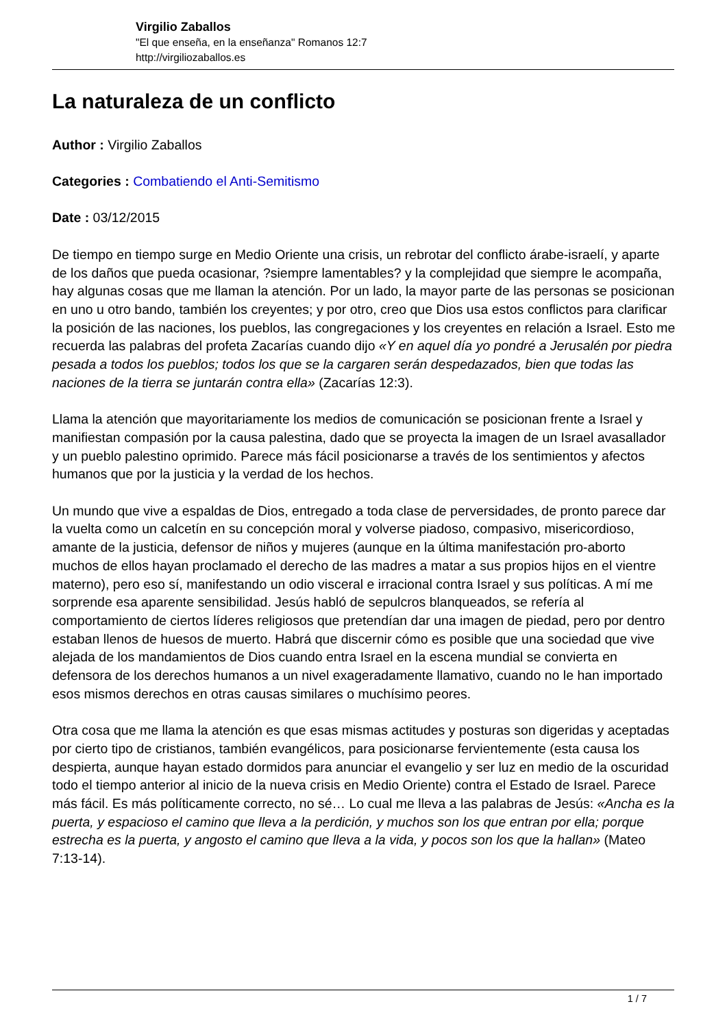Virgilio Zaballos
"El que enseña, en la enseñanza" Romanos 12:7
http://virgiliozaballos.es
La naturaleza de un conflicto
Author : Virgilio Zaballos
Categories : Combatiendo el Anti-Semitismo
Date : 03/12/2015
De tiempo en tiempo surge en Medio Oriente una crisis, un rebrotar del conflicto árabe-israelí, y aparte de los daños que pueda ocasionar, ?siempre lamentables? y la complejidad que siempre le acompaña, hay algunas cosas que me llaman la atención. Por un lado, la mayor parte de las personas se posicionan en uno u otro bando, también los creyentes; y por otro, creo que Dios usa estos conflictos para clarificar la posición de las naciones, los pueblos, las congregaciones y los creyentes en relación a Israel. Esto me recuerda las palabras del profeta Zacarías cuando dijo «Y en aquel día yo pondré a Jerusalén por piedra pesada a todos los pueblos; todos los que se la cargaren serán despedazados, bien que todas las naciones de la tierra se juntarán contra ella» (Zacarías 12:3).
Llama la atención que mayoritariamente los medios de comunicación se posicionan frente a Israel y manifiestan compasión por la causa palestina, dado que se proyecta la imagen de un Israel avasallador y un pueblo palestino oprimido. Parece más fácil posicionarse a través de los sentimientos y afectos humanos que por la justicia y la verdad de los hechos.
Un mundo que vive a espaldas de Dios, entregado a toda clase de perversidades, de pronto parece dar la vuelta como un calcetín en su concepción moral y volverse piadoso, compasivo, misericordioso, amante de la justicia, defensor de niños y mujeres (aunque en la última manifestación pro-aborto muchos de ellos hayan proclamado el derecho de las madres a matar a sus propios hijos en el vientre materno), pero eso sí, manifestando un odio visceral e irracional contra Israel y sus políticas. A mí me sorprende esa aparente sensibilidad. Jesús habló de sepulcros blanqueados, se refería al comportamiento de ciertos líderes religiosos que pretendían dar una imagen de piedad, pero por dentro estaban llenos de huesos de muerto. Habrá que discernir cómo es posible que una sociedad que vive alejada de los mandamientos de Dios cuando entra Israel en la escena mundial se convierta en defensora de los derechos humanos a un nivel exageradamente llamativo, cuando no le han importado esos mismos derechos en otras causas similares o muchísimo peores.
Otra cosa que me llama la atención es que esas mismas actitudes y posturas son digeridas y aceptadas por cierto tipo de cristianos, también evangélicos, para posicionarse fervientemente (esta causa los despierta, aunque hayan estado dormidos para anunciar el evangelio y ser luz en medio de la oscuridad todo el tiempo anterior al inicio de la nueva crisis en Medio Oriente) contra el Estado de Israel. Parece más fácil. Es más políticamente correcto, no sé… Lo cual me lleva a las palabras de Jesús: «Ancha es la puerta, y espacioso el camino que lleva a la perdición, y muchos son los que entran por ella; porque estrecha es la puerta, y angosto el camino que lleva a la vida, y pocos son los que la hallan» (Mateo 7:13-14).
1 / 7